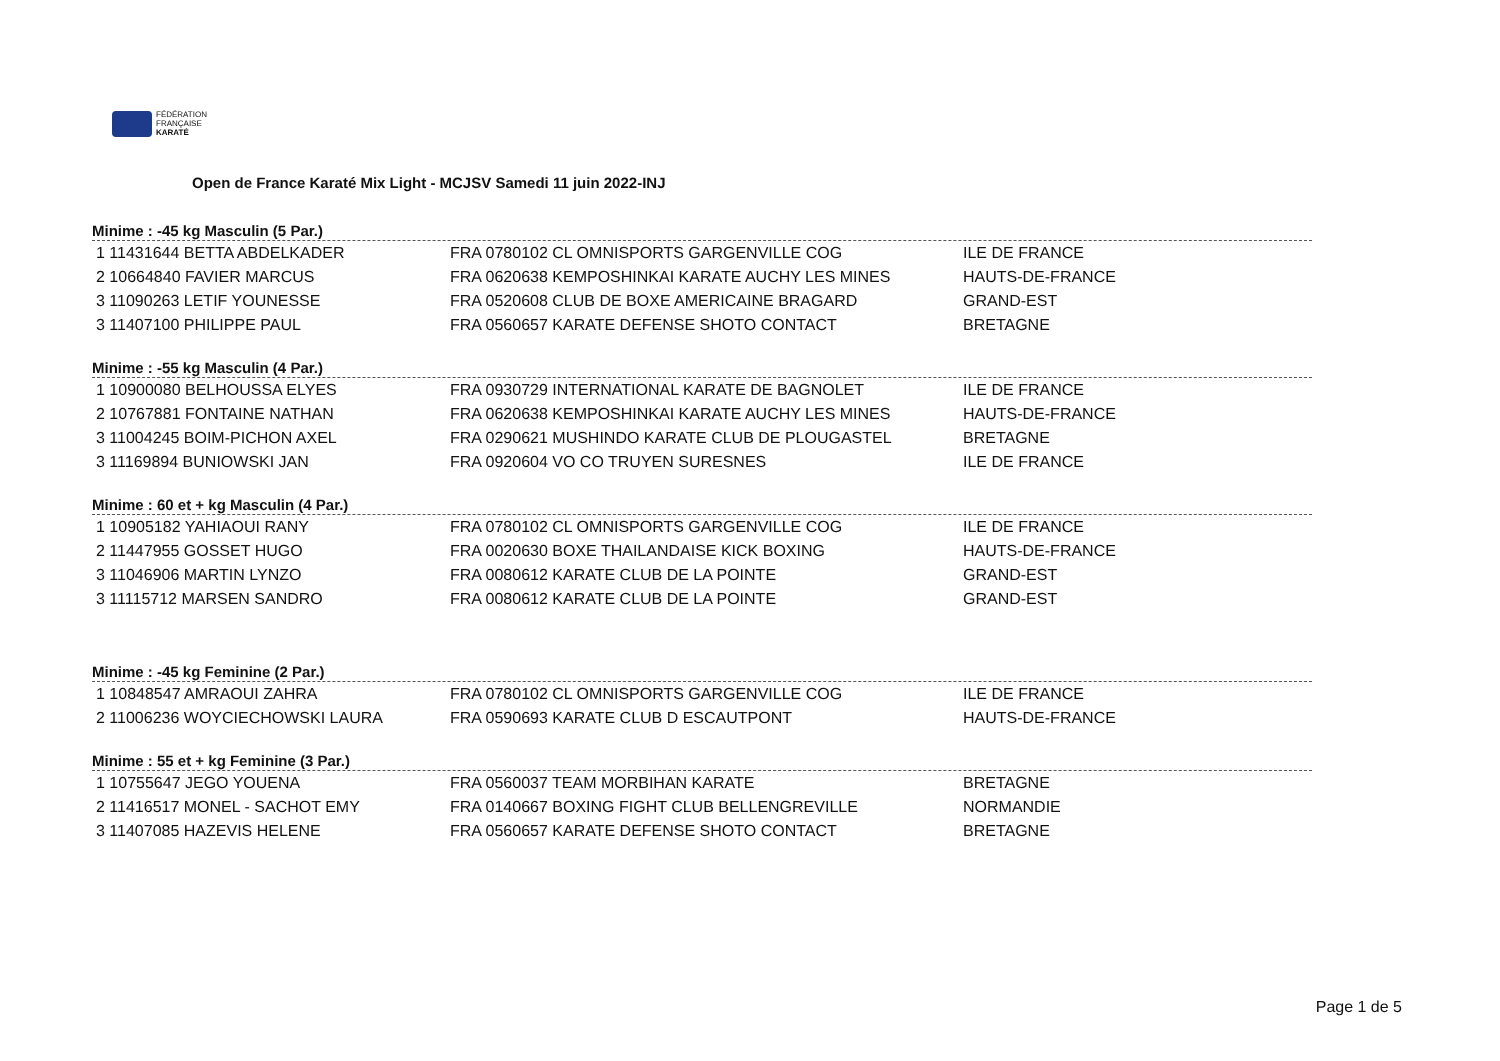FÉDÉRATION
FRANÇAISE
KARATÉ
Open de France Karaté Mix Light - MCJSV Samedi 11 juin 2022-INJ
Minime : -45 kg Masculin (5 Par.)
| 1 11431644 BETTA ABDELKADER | FRA 0780102 CL OMNISPORTS GARGENVILLE COG | ILE DE FRANCE |
| 2 10664840 FAVIER MARCUS | FRA 0620638 KEMPOSHINKAI KARATE AUCHY LES MINES | HAUTS-DE-FRANCE |
| 3 11090263 LETIF YOUNESSE | FRA 0520608 CLUB DE BOXE AMERICAINE BRAGARD | GRAND-EST |
| 3 11407100 PHILIPPE PAUL | FRA 0560657 KARATE DEFENSE SHOTO CONTACT | BRETAGNE |
Minime : -55 kg Masculin (4 Par.)
| 1 10900080 BELHOUSSA ELYES | FRA 0930729 INTERNATIONAL KARATE DE BAGNOLET | ILE DE FRANCE |
| 2 10767881 FONTAINE NATHAN | FRA 0620638 KEMPOSHINKAI KARATE AUCHY LES MINES | HAUTS-DE-FRANCE |
| 3 11004245 BOIM-PICHON AXEL | FRA 0290621 MUSHINDO KARATE CLUB DE PLOUGASTEL | BRETAGNE |
| 3 11169894 BUNIOWSKI JAN | FRA 0920604 VO CO TRUYEN SURESNES | ILE DE FRANCE |
Minime : 60 et + kg Masculin (4 Par.)
| 1 10905182 YAHIAOUI RANY | FRA 0780102 CL OMNISPORTS GARGENVILLE COG | ILE DE FRANCE |
| 2 11447955 GOSSET HUGO | FRA 0020630 BOXE THAILANDAISE KICK BOXING | HAUTS-DE-FRANCE |
| 3 11046906 MARTIN LYNZO | FRA 0080612 KARATE CLUB DE LA POINTE | GRAND-EST |
| 3 11115712 MARSEN SANDRO | FRA 0080612 KARATE CLUB DE LA POINTE | GRAND-EST |
Minime : -45 kg Feminine (2 Par.)
| 1 10848547 AMRAOUI ZAHRA | FRA 0780102 CL OMNISPORTS GARGENVILLE COG | ILE DE FRANCE |
| 2 11006236 WOYCIECHOWSKI LAURA | FRA 0590693 KARATE CLUB D ESCAUTPONT | HAUTS-DE-FRANCE |
Minime : 55 et + kg Feminine (3 Par.)
| 1 10755647 JEGO YOUENA | FRA 0560037 TEAM MORBIHAN KARATE | BRETAGNE |
| 2 11416517 MONEL - SACHOT EMY | FRA 0140667 BOXING FIGHT CLUB BELLENGREVILLE | NORMANDIE |
| 3 11407085 HAZEVIS HELENE | FRA 0560657 KARATE DEFENSE SHOTO CONTACT | BRETAGNE |
Page 1 de 5